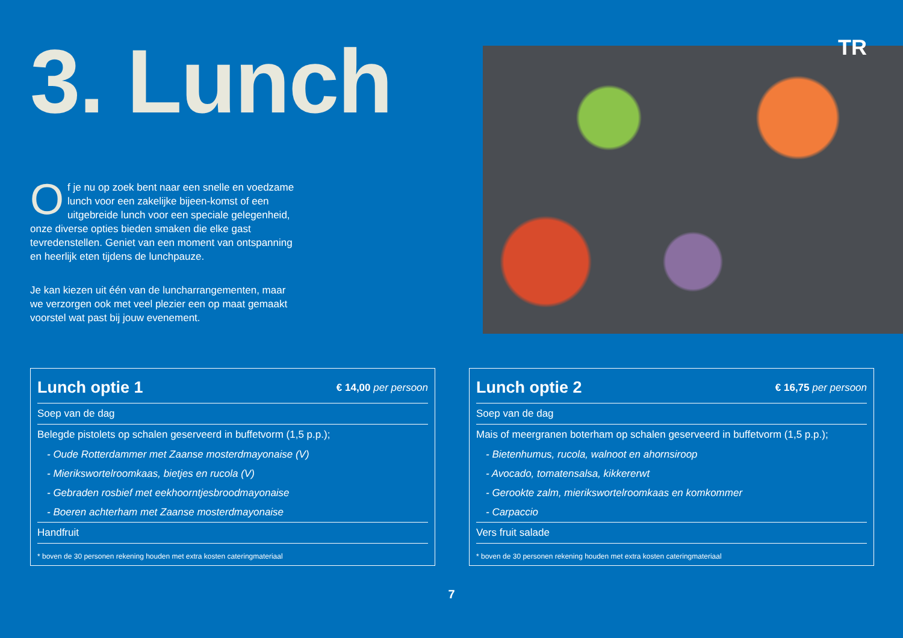TR
3. Lunch
Of je nu op zoek bent naar een snelle en voedzame lunch voor een zakelijke bijeen-komst of een uitgebreide lunch voor een speciale gelegenheid, onze diverse opties bieden smaken die elke gast tevredenstellen. Geniet van een moment van ontspanning en heerlijk eten tijdens de lunchpauze.
Je kan kiezen uit één van de luncharrangementen, maar we verzorgen ook met veel plezier een op maat gemaakt voorstel wat past bij jouw evenement.
| Lunch optie 1 | € 14,00 per persoon |
| --- | --- |
| Soep van de dag | |
| Belegde pistolets op schalen geserveerd in buffetvorm (1,5 p.p.); | |
| - Oude Rotterdammer met Zaanse mosterdmayonaise (V) | |
| - Mierikswortelroomkaas, bietjes en rucola (V) | |
| - Gebraden rosbief met eekhoorntjesbroodmayonaise | |
| - Boeren achterham met Zaanse mosterdmayonaise | |
| Handfruit | |
* boven de 30 personen rekening houden met extra kosten cateringmateriaal
| Lunch optie 2 | € 16,75 per persoon |
| --- | --- |
| Soep van de dag | |
| Mais of meergranen boterham op schalen geserveerd in buffetvorm (1,5 p.p.); | |
| - Bietenhumus, rucola, walnoot en ahornsiroop | |
| - Avocado, tomatensalsa, kikkererwt | |
| - Gerookte zalm, mierikswortelroomkaas en komkommer | |
| - Carpaccio | |
| Vers fruit salade | |
* boven de 30 personen rekening houden met extra kosten cateringmateriaal
7